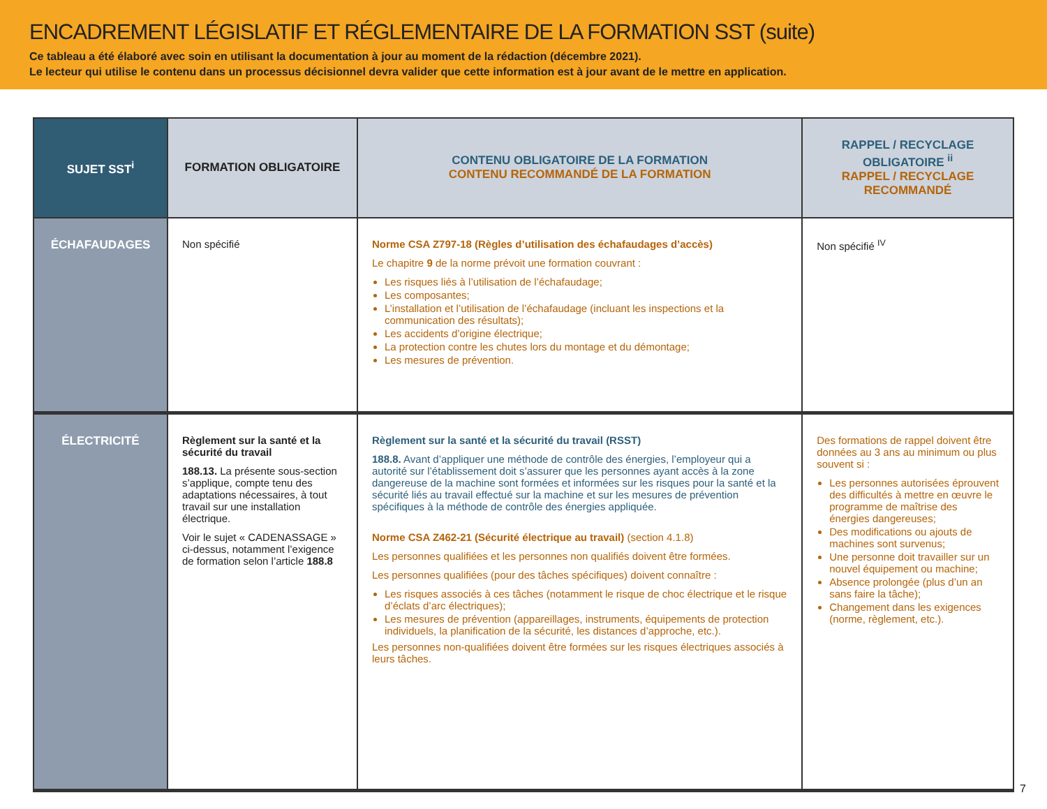ENCADREMENT LÉGISLATIF ET RÉGLEMENTAIRE DE LA FORMATION SST (suite)
Ce tableau a été élaboré avec soin en utilisant la documentation à jour au moment de la rédaction (décembre 2021).
Le lecteur qui utilise le contenu dans un processus décisionnel devra valider que cette information est à jour avant de le mettre en application.
| SUJET SST<sup>i</sup> | FORMATION OBLIGATOIRE | CONTENU OBLIGATOIRE DE LA FORMATION CONTENU RECOMMANDÉ DE LA FORMATION | RAPPEL / RECYCLAGE OBLIGATOIRE <sup>ii</sup> RAPPEL / RECYCLAGE RECOMMANDÉ |
| --- | --- | --- | --- |
| ÉCHAFAUDAGES | Non spécifié | Norme CSA Z797-18 (Règles d’utilisation des échafaudages d’accès) Le chapitre 9 de la norme prévoit une formation couvrant : Les risques liés à l’utilisation de l’échafaudage; Les composantes; L’installation et l’utilisation de l’échafaudage (incluant les inspections et la communication des résultats); Les accidents d’origine électrique; La protection contre les chutes lors du montage et du démontage; Les mesures de prévention. | Non spécifié <sup>IV</sup> |
| ÉLECTRICITÉ | Règlement sur la santé et la sécurité du travail 188.13. La présente sous-section s’applique, compte tenu des adaptations nécessaires, à tout travail sur une installation électrique. Voir le sujet « CADENASSAGE » ci-dessus, notamment l’exigence de formation selon l’article 188.8 | Règlement sur la santé et la sécurité du travail (RSST) 188.8. Avant d’appliquer une méthode de contrôle des énergies, l’employeur qui a autorité sur l’établissement doit s’assurer que les personnes ayant accès à la zone dangereuse de la machine sont formées et informées sur les risques pour la santé et la sécurité liés au travail effectué sur la machine et sur les mesures de prévention spécifiques à la méthode de contrôle des énergies appliquée. Norme CSA Z462-21 (Sécurité électrique au travail) (section 4.1.8) Les personnes qualifiées et les personnes non qualifiés doivent être formées. Les personnes qualifiées (pour des tâches spécifiques) doivent connaître : Les risques associés à ces tâches (notamment le risque de choc électrique et le risque d’éclats d’arc électriques); Les mesures de prévention (appareillages, instruments, équipements de protection individuels, la planification de la sécurité, les distances d’approche, etc.). Les personnes non-qualifiées doivent être formées sur les risques électriques associés à leurs tâches. | Des formations de rappel doivent être données au 3 ans au minimum ou plus souvent si : Les personnes autorisées éprouvent des difficultés à mettre en œuvre le programme de maîtrise des énergies dangereuses; Des modifications ou ajouts de machines sont survenus; Une personne doit travailler sur un nouvel équipement ou machine; Absence prolongée (plus d’un an sans faire la tâche); Changement dans les exigences (norme, règlement, etc.). |
7